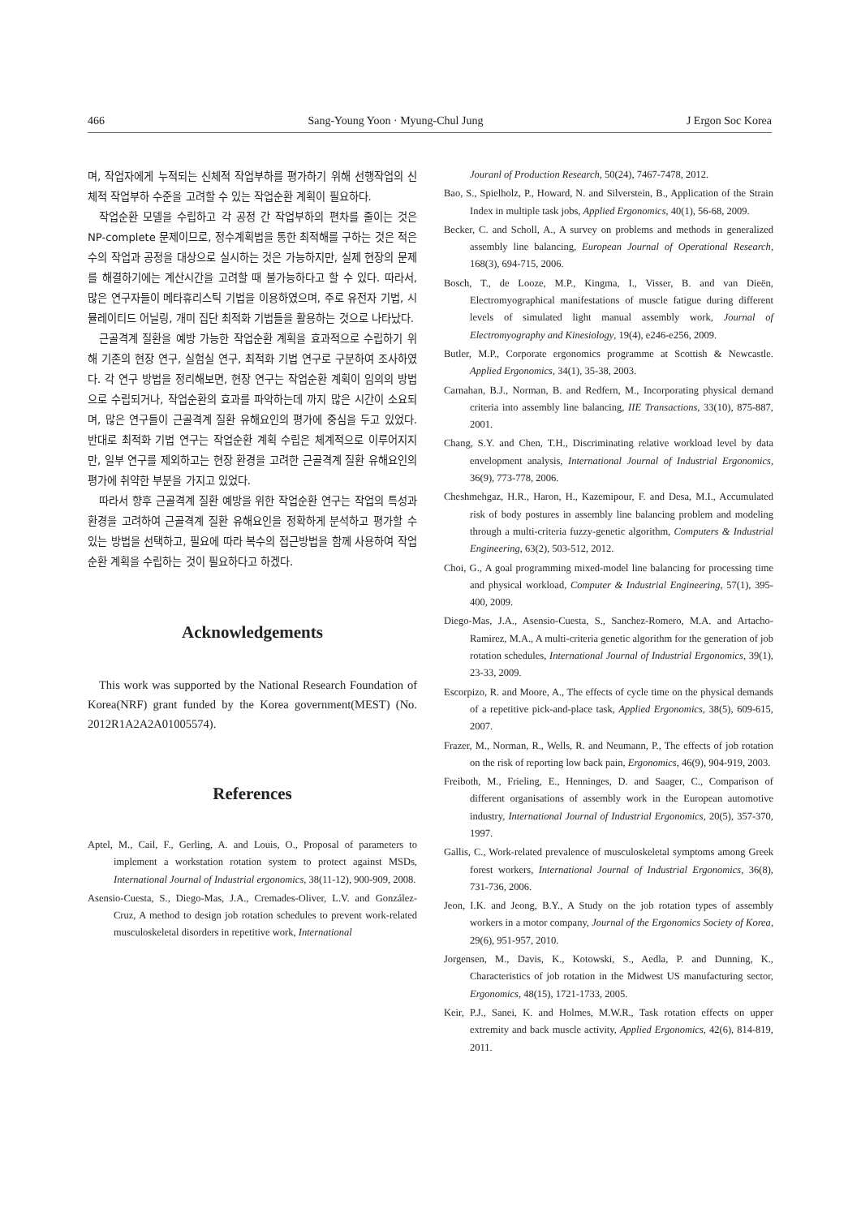466 Sang-Young Yoon · Myung-Chul Jung J Ergon Soc Korea
며, 작업자에게 누적되는 신체적 작업부하를 평가하기 위해 선행작업의 신체적 작업부하 수준을 고려할 수 있는 작업순환 계획이 필요하다.
작업순환 모델을 수립하고 각 공정 간 작업부하의 편차를 줄이는 것은 NP-complete 문제이므로, 정수계획법을 통한 최적해를 구하는 것은 적은 수의 작업과 공정을 대상으로 실시하는 것은 가능하지만, 실제 현장의 문제를 해결하기에는 계산시간을 고려할 때 불가능하다고 할 수 있다. 따라서, 많은 연구자들이 메타휴리스틱 기법을 이용하였으며, 주로 유전자 기법, 시뮬레이티드 어닐링, 개미 집단 최적화 기법들을 활용하는 것으로 나타났다.
근골격계 질환을 예방 가능한 작업순환 계획을 효과적으로 수립하기 위해 기존의 현장 연구, 실험실 연구, 최적화 기법 연구로 구분하여 조사하였다. 각 연구 방법을 정리해보면, 현장 연구는 작업순환 계획이 임의의 방법으로 수립되거나, 작업순환의 효과를 파악하는데 까지 많은 시간이 소요되며, 많은 연구들이 근골격계 질환 유해요인의 평가에 중심을 두고 있었다. 반대로 최적화 기법 연구는 작업순환 계획 수립은 체계적으로 이루어지지만, 일부 연구를 제외하고는 현장 환경을 고려한 근골격계 질환 유해요인의 평가에 취약한 부분을 가지고 있었다.
따라서 향후 근골격계 질환 예방을 위한 작업순환 연구는 작업의 특성과 환경을 고려하여 근골격계 질환 유해요인을 정확하게 분석하고 평가할 수 있는 방법을 선택하고, 필요에 따라 복수의 접근방법을 함께 사용하여 작업순환 계획을 수립하는 것이 필요하다고 하겠다.
Acknowledgements
This work was supported by the National Research Foundation of Korea(NRF) grant funded by the Korea government(MEST) (No. 2012R1A2A2A01005574).
References
Aptel, M., Cail, F., Gerling, A. and Louis, O., Proposal of parameters to implement a workstation rotation system to protect against MSDs, International Journal of Industrial ergonomics, 38(11-12), 900-909, 2008.
Asensio-Cuesta, S., Diego-Mas, J.A., Cremades-Oliver, L.V. and González-Cruz, A method to design job rotation schedules to prevent work-related musculoskeletal disorders in repetitive work, International
Jouranl of Production Research, 50(24), 7467-7478, 2012.
Bao, S., Spielholz, P., Howard, N. and Silverstein, B., Application of the Strain Index in multiple task jobs, Applied Ergonomics, 40(1), 56-68, 2009.
Becker, C. and Scholl, A., A survey on problems and methods in generalized assembly line balancing, European Journal of Operational Research, 168(3), 694-715, 2006.
Bosch, T., de Looze, M.P., Kingma, I., Visser, B. and van Dieën, Electromyographical manifestations of muscle fatigue during different levels of simulated light manual assembly work, Journal of Electromyography and Kinesiology, 19(4), e246-e256, 2009.
Butler, M.P., Corporate ergonomics programme at Scottish & Newcastle. Applied Ergonomics, 34(1), 35-38, 2003.
Carnahan, B.J., Norman, B. and Redfern, M., Incorporating physical demand criteria into assembly line balancing, IIE Transactions, 33(10), 875-887, 2001.
Chang, S.Y. and Chen, T.H., Discriminating relative workload level by data envelopment analysis, International Journal of Industrial Ergonomics, 36(9), 773-778, 2006.
Cheshmehgaz, H.R., Haron, H., Kazemipour, F. and Desa, M.I., Accumulated risk of body postures in assembly line balancing problem and modeling through a multi-criteria fuzzy-genetic algorithm, Computers & Industrial Engineering, 63(2), 503-512, 2012.
Choi, G., A goal programming mixed-model line balancing for processing time and physical workload, Computer & Industrial Engineering, 57(1), 395-400, 2009.
Diego-Mas, J.A., Asensio-Cuesta, S., Sanchez-Romero, M.A. and Artacho-Ramirez, M.A., A multi-criteria genetic algorithm for the generation of job rotation schedules, International Journal of Industrial Ergonomics, 39(1), 23-33, 2009.
Escorpizo, R. and Moore, A., The effects of cycle time on the physical demands of a repetitive pick-and-place task, Applied Ergonomics, 38(5), 609-615, 2007.
Frazer, M., Norman, R., Wells, R. and Neumann, P., The effects of job rotation on the risk of reporting low back pain, Ergonomics, 46(9), 904-919, 2003.
Freiboth, M., Frieling, E., Henninges, D. and Saager, C., Comparison of different organisations of assembly work in the European automotive industry, International Journal of Industrial Ergonomics, 20(5), 357-370, 1997.
Gallis, C., Work-related prevalence of musculoskeletal symptoms among Greek forest workers, International Journal of Industrial Ergonomics, 36(8), 731-736, 2006.
Jeon, I.K. and Jeong, B.Y., A Study on the job rotation types of assembly workers in a motor company, Journal of the Ergonomics Society of Korea, 29(6), 951-957, 2010.
Jorgensen, M., Davis, K., Kotowski, S., Aedla, P. and Dunning, K., Characteristics of job rotation in the Midwest US manufacturing sector, Ergonomics, 48(15), 1721-1733, 2005.
Keir, P.J., Sanei, K. and Holmes, M.W.R., Task rotation effects on upper extremity and back muscle activity, Applied Ergonomics, 42(6), 814-819, 2011.